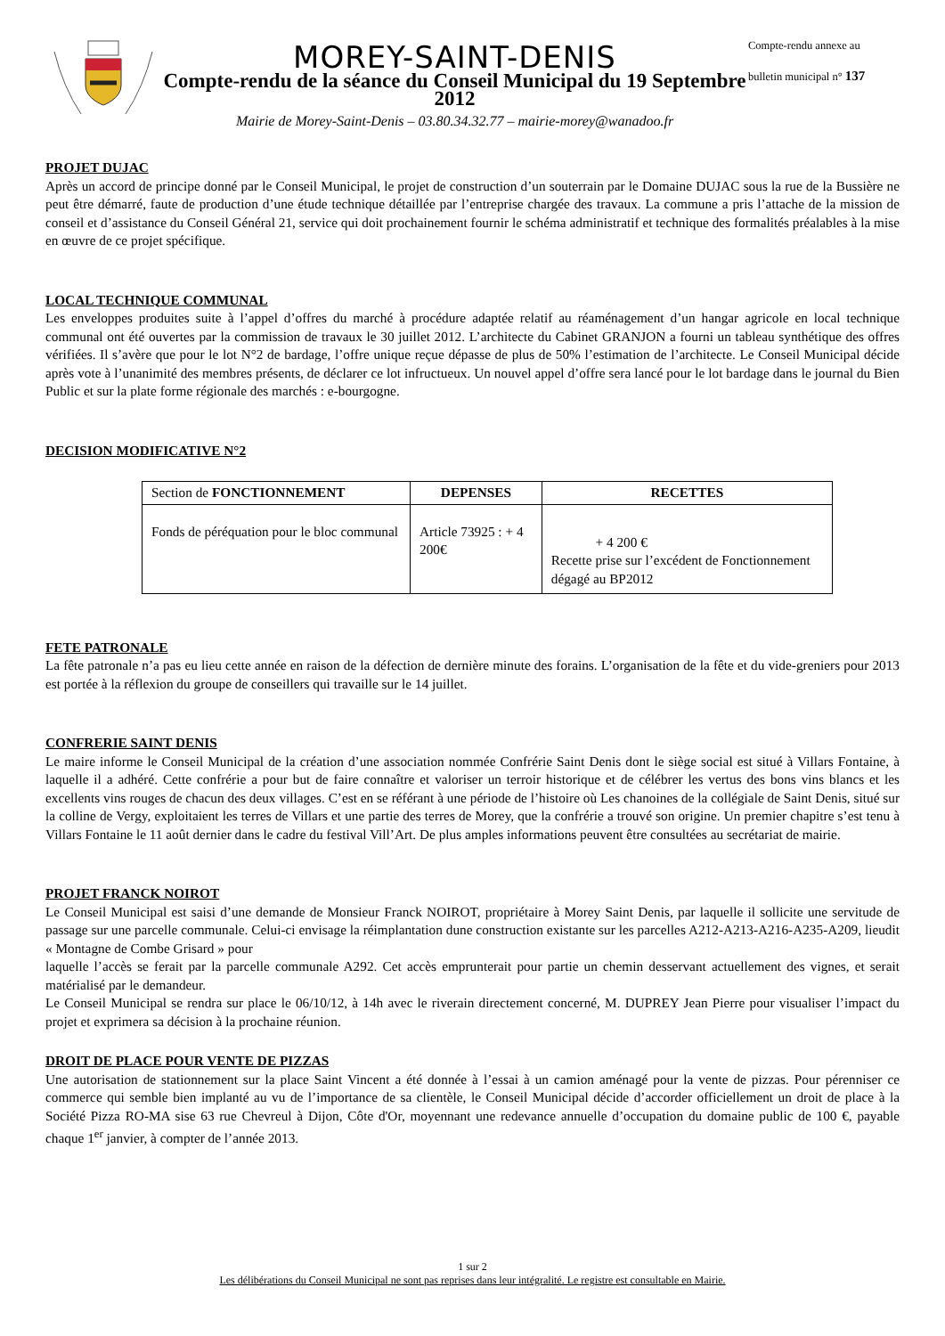MOREY-SAINT-DENIS
Compte-rendu de la séance du Conseil Municipal du 19 Septembre 2012
Mairie de Morey-Saint-Denis – 03.80.34.32.77 – mairie-morey@wanadoo.fr
Compte-rendu annexe au
bulletin municipal n° 137
PROJET DUJAC
Après un accord de principe donné par le Conseil Municipal, le projet de construction d’un souterrain par le Domaine DUJAC sous la rue de la Bussière ne peut être démarré, faute de production d’une étude technique détaillée par l’entreprise chargée des travaux. La commune a pris l’attache de la mission de conseil et d’assistance du Conseil Général 21, service qui doit prochainement fournir le schéma administratif et technique des formalités préalables à la mise en œuvre de ce projet spécifique.
LOCAL TECHNIQUE COMMUNAL
Les enveloppes produites suite à l’appel d’offres du marché à procédure adaptée relatif au réaménagement d’un hangar agricole en local technique communal ont été ouvertes par la commission de travaux le 30 juillet 2012. L’architecte du Cabinet GRANJON a fourni un tableau synthétique des offres vérifiées. Il s’avère que pour le lot N°2 de bardage, l’offre unique reçue dépasse de plus de 50% l’estimation de l’architecte. Le Conseil Municipal décide après vote à l’unanimité des membres présents, de déclarer ce lot infructueux. Un nouvel appel d’offre sera lancé pour le lot bardage dans le journal du Bien Public et sur la plate forme régionale des marchés : e-bourgogne.
DECISION MODIFICATIVE N°2
| Section de FONCTIONNEMENT | DEPENSES | RECETTES |
| --- | --- | --- |
| Fonds de péréquation pour le bloc communal | Article 73925 : + 4 200€ | + 4 200 € Recette prise sur l’excédent de Fonctionnement dégagé au BP2012 |
FETE PATRONALE
La fête patronale n’a pas eu lieu cette année en raison de la défection de dernière minute des forains. L’organisation de la fête et du vide-greniers pour 2013 est portée à la réflexion du groupe de conseillers qui travaille sur le 14 juillet.
CONFRERIE SAINT DENIS
Le maire informe le Conseil Municipal de la création d’une association nommée Confrérie Saint Denis dont le siège social est situé à Villars Fontaine, à laquelle il a adhéré. Cette confrérie a pour but de faire connaître et valoriser un terroir historique et de célébrer les vertus des bons vins blancs et les excellents vins rouges de chacun des deux villages. C’est en se référant à une période de l’histoire où Les chanoines de la collégiale de Saint Denis, situé sur la colline de Vergy, exploitaient les terres de Villars et une partie des terres de Morey, que la confrérie a trouvé son origine. Un premier chapitre s’est tenu à Villars Fontaine le 11 août dernier dans le cadre du festival Vill’Art. De plus amples informations peuvent être consultées au secrétariat de mairie.
PROJET FRANCK NOIROT
Le Conseil Municipal est saisi d’une demande de Monsieur Franck NOIROT, propriétaire à Morey Saint Denis, par laquelle il sollicite une servitude de passage sur une parcelle communale. Celui-ci envisage la réimplantation dune construction existante sur les parcelles A212-A213-A216-A235-A209, lieudit « Montagne de Combe Grisard » pour
laquelle l’accès se ferait par la parcelle communale A292. Cet accès emprunterait pour partie un chemin desservant actuellement des vignes, et serait matérialisé par le demandeur.
Le Conseil Municipal se rendra sur place le 06/10/12, à 14h avec le riverain directement concerné, M. DUPREY Jean Pierre pour visualiser l’impact du projet et exprimera sa décision à la prochaine réunion.
DROIT DE PLACE POUR VENTE DE PIZZAS
Une autorisation de stationnement sur la place Saint Vincent a été donnée à l’essai à un camion aménagé pour la vente de pizzas. Pour pérenniser ce commerce qui semble bien implanté au vu de l’importance de sa clientèle, le Conseil Municipal décide d’accorder officiellement un droit de place à la Société Pizza RO-MA sise 63 rue Chevreul à Dijon, Côte d'Or, moyennant une redevance annuelle d’occupation du domaine public de 100 €, payable chaque 1<sup>er</sup> janvier, à compter de l’année 2013.
1 sur 2
Les délibérations du Conseil Municipal ne sont pas reprises dans leur intégralité. Le registre est consultable en Mairie.